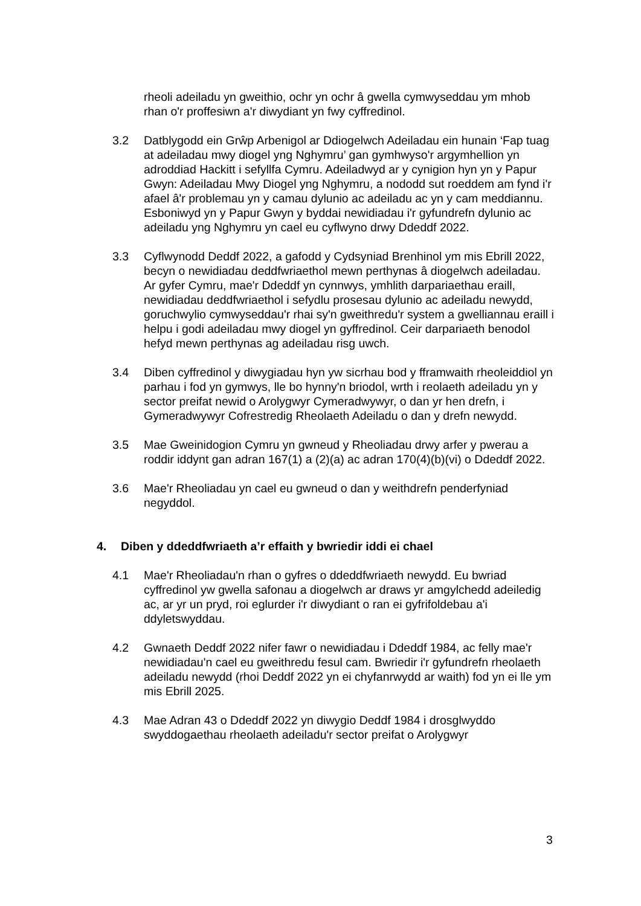rheoli adeiladu yn gweithio, ochr yn ochr â gwella cymwyseddau ym mhob rhan o'r proffesiwn a'r diwydiant yn fwy cyffredinol.
3.2 Datblygodd ein Grŵp Arbenigol ar Ddiogelwch Adeiladau ein hunain ‘Fap tuag at adeiladau mwy diogel yng Nghymru’ gan gymhwyso'r argymhellion yn adroddiad Hackitt i sefyllfa Cymru. Adeiladwyd ar y cynigion hyn yn y Papur Gwyn: Adeiladau Mwy Diogel yng Nghymru, a nododd sut roeddem am fynd i'r afael â'r problemau yn y camau dylunio ac adeiladu ac yn y cam meddiannu. Esboniwyd yn y Papur Gwyn y byddai newidiadau i'r gyfundrefn dylunio ac adeiladu yng Nghymru yn cael eu cyflwyno drwy Ddeddf 2022.
3.3 Cyflwynodd Deddf 2022, a gafodd y Cydsyniad Brenhinol ym mis Ebrill 2022, becyn o newidiadau deddfwriaethol mewn perthynas â diogelwch adeiladau. Ar gyfer Cymru, mae'r Ddeddf yn cynnwys, ymhlith darpariaethau eraill, newidiadau deddfwriaethol i sefydlu prosesau dylunio ac adeiladu newydd, goruchwylio cymwyseddau'r rhai sy'n gweithredu'r system a gwelliannau eraill i helpu i godi adeiladau mwy diogel yn gyffredinol. Ceir darpariaeth benodol hefyd mewn perthynas ag adeiladau risg uwch.
3.4 Diben cyffredinol y diwygiadau hyn yw sicrhau bod y fframwaith rheoleiddiol yn parhau i fod yn gymwys, lle bo hynny'n briodol, wrth i reolaeth adeiladu yn y sector preifat newid o Arolygwyr Cymeradwywyr, o dan yr hen drefn, i Gymeradwywyr Cofrestredig Rheolaeth Adeiladu o dan y drefn newydd.
3.5 Mae Gweinidogion Cymru yn gwneud y Rheoliadau drwy arfer y pwerau a roddir iddynt gan adran 167(1) a (2)(a) ac adran 170(4)(b)(vi) o Ddeddf 2022.
3.6 Mae'r Rheoliadau yn cael eu gwneud o dan y weithdrefn penderfyniad negyddol.
4. Diben y ddeddfwriaeth a’r effaith y bwriedir iddi ei chael
4.1 Mae'r Rheoliadau'n rhan o gyfres o ddeddfwriaeth newydd. Eu bwriad cyffredinol yw gwella safonau a diogelwch ar draws yr amgylchedd adeiledig ac, ar yr un pryd, roi eglurder i'r diwydiant o ran ei gyfrifoldebau a'i ddyletswyddau.
4.2 Gwnaeth Deddf 2022 nifer fawr o newidiadau i Ddeddf 1984, ac felly mae'r newidiadau'n cael eu gweithredu fesul cam. Bwriedir i'r gyfundrefn rheolaeth adeiladu newydd (rhoi Deddf 2022 yn ei chyfanrwydd ar waith) fod yn ei lle ym mis Ebrill 2025.
4.3 Mae Adran 43 o Ddeddf 2022 yn diwygio Deddf 1984 i drosglwyddo swyddogaethau rheolaeth adeiladu'r sector preifat o Arolygwyr
3